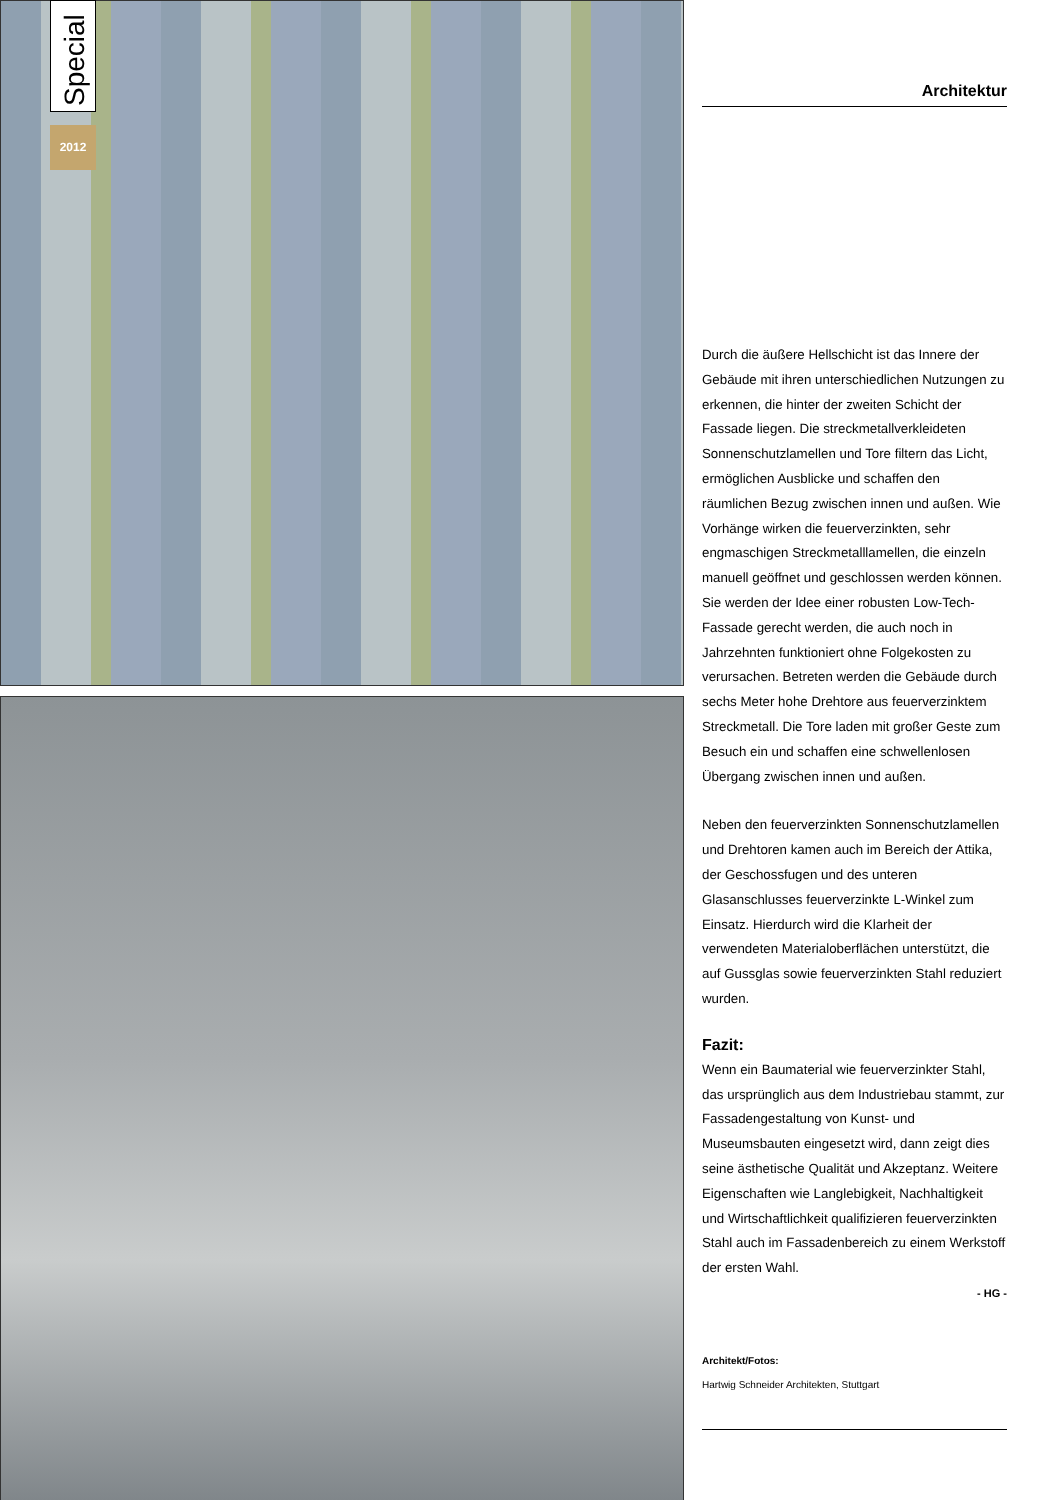Special
2012
Architektur
Durch die äußere Hellschicht ist das Innere der Gebäude mit ihren unterschiedlichen Nutzungen zu erkennen, die hinter der zweiten Schicht der Fassade liegen. Die streckmetallverkleideten Sonnenschutzlamellen und Tore filtern das Licht, ermöglichen Ausblicke und schaffen den räumlichen Bezug zwischen innen und außen. Wie Vorhänge wirken die feuerverzinkten, sehr engmaschigen Streckmetalllamellen, die einzeln manuell geöffnet und geschlossen werden können. Sie werden der Idee einer robusten Low-Tech-Fassade gerecht werden, die auch noch in Jahrzehnten funktioniert ohne Folgekosten zu verursachen. Betreten werden die Gebäude durch sechs Meter hohe Drehtore aus feuerverzinktem Streckmetall. Die Tore laden mit großer Geste zum Besuch ein und schaffen eine schwellenlosen Übergang zwischen innen und außen.
Neben den feuerverzinkten Sonnenschutzlamellen und Drehtoren kamen auch im Bereich der Attika, der Geschossfugen und des unteren Glasanschlusses feuerverzinkte L-Winkel zum Einsatz. Hierdurch wird die Klarheit der verwendeten Materialoberflächen unterstützt, die auf Gussglas sowie feuerverzinkten Stahl reduziert wurden.
Fazit:
Wenn ein Baumaterial wie feuerverzinkter Stahl, das ursprünglich aus dem Industriebau stammt, zur Fassadengestaltung von Kunst- und Museumsbauten eingesetzt wird, dann zeigt dies seine ästhetische Qualität und Akzeptanz. Weitere Eigenschaften wie Langlebigkeit, Nachhaltigkeit und Wirtschaftlichkeit qualifizieren feuerverzinkten Stahl auch im Fassadenbereich zu einem Werkstoff der ersten Wahl.
- HG -
Architekt/Fotos:
Hartwig Schneider Architekten, Stuttgart